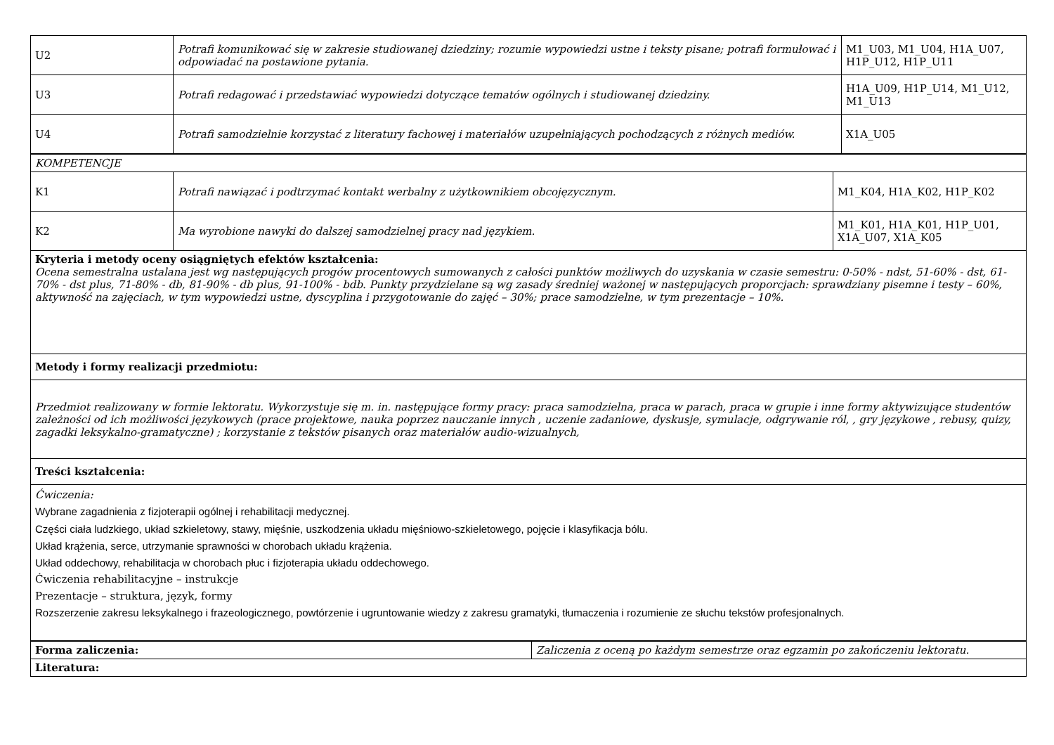| U2 | Potrafi komunikować się w zakresie studiowanej dziedziny; rozumie wypowiedzi ustne i teksty pisane; potrafi formułować i odpowiadać na postawione pytania. | M1_U03, M1_U04, H1A_U07, H1P_U12, H1P_U11 |
| U3 | Potrafi redagować i przedstawiać wypowiedzi dotyczące tematów ogólnych i studiowanej dziedziny. | H1A_U09, H1P_U14, M1_U12, M1_U13 |
| U4 | Potrafi samodzielnie korzystać z literatury fachowej i materiałów uzupełniających pochodzących z różnych mediów. | X1A_U05 |
| KOMPETENCJE | | |
| K1 | Potrafi nawiązać i podtrzymać kontakt werbalny z użytkownikiem obcojęzycznym. | M1_K04, H1A_K02, H1P_K02 |
| K2 | Ma wyrobione nawyki do dalszej samodzielnej pracy nad językiem. | M1_K01, H1A_K01, H1P_U01, X1A_U07, X1A_K05 |
| Kryteria i metody oceny osiągniętych efektów kształcenia: Ocena semestralna ustalana jest wg następujących progów procentowych sumowanych z całości punktów możliwych do uzyskania w czasie semestru: 0-50% - ndst, 51-60% - dst, 61-70% - dst plus, 71-80% - db, 81-90% - db plus, 91-100% - bdb. Punkty przydzielane są wg zasady średniej ważonej w następujących proporcjach: sprawdziany pisemne i testy – 60%, aktywność na zajęciach, w tym wypowiedzi ustne, dyscyplina i przygotowanie do zajęć – 30%; prace samodzielne, w tym prezentacje – 10%. | | |
| Metody i formy realizacji przedmiotu: | | |
| Przedmiot realizowany w formie lektoratu. Wykorzystuje się m. in. następujące formy pracy: praca samodzielna, praca w parach, praca w grupie i inne formy aktywizujące studentów zależności od ich możliwości językowych (prace projektowe, nauka poprzez nauczanie innych , uczenie zadaniowe, dyskusje, symulacje, odgrywanie ról, , gry językowe , rebusy, quizy, zagadki leksykalno-gramatyczne) ; korzystanie z tekstów pisanych oraz materiałów audio-wizualnych, | | |
| Treści kształcenia: | | |
| Ćwiczenia: Wybrane zagadnienia z fizjoterapii ogólnej i rehabilitacji medycznej. Części ciała ludzkiego, układ szkieletowy, stawy, mięśnie, uszkodzenia układu mięśniowo-szkieletowego, pojęcie i klasyfikacja bólu. Układ krążenia, serce, utrzymanie sprawności w chorobach układu krążenia. Układ oddechowy, rehabilitacja w chorobach płuc i fizjoterapia układu oddechowego. Ćwiczenia rehabilitacyjne – instrukcje Prezentacje – struktura, język, formy Rozszerzenie zakresu leksykalnego i frazeologicznego, powtórzenie i ugruntowanie wiedzy z zakresu gramatyki, tłumaczenia i rozumienie ze słuchu tekstów profesjonalnych. | | |
| Forma zaliczenia: | Zaliczenia z oceną po każdym semestrze oraz egzamin po zakończeniu lektoratu. |
| Literatura: | |